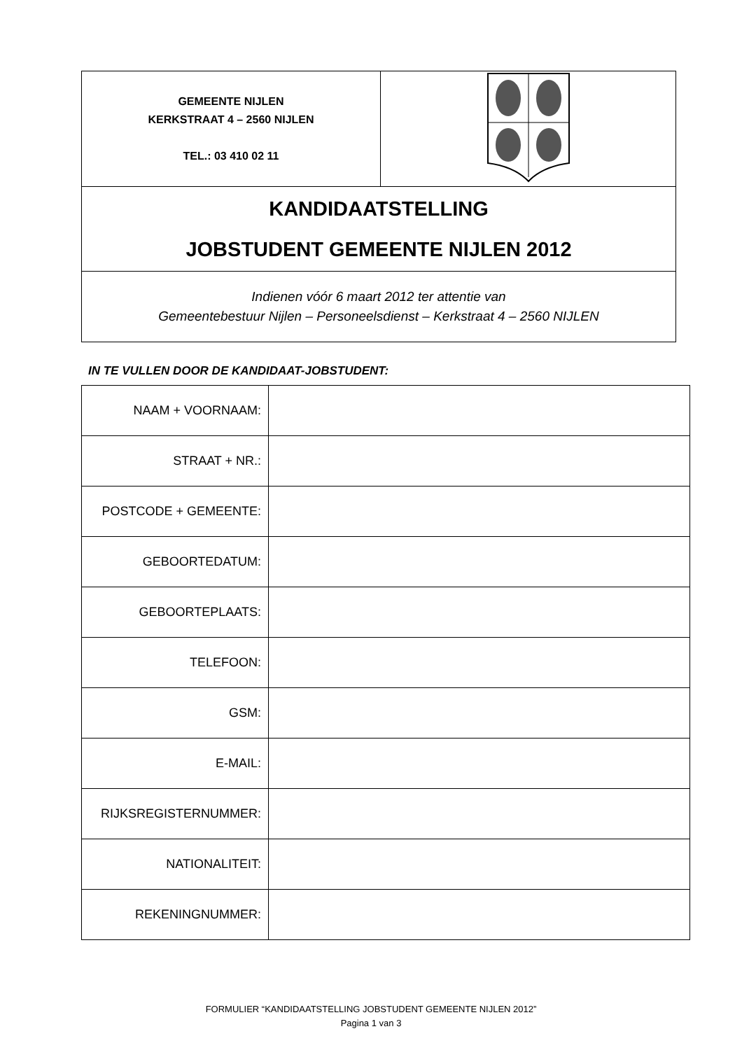| GEMEENTE NIJLEN KERKSTRAAT 4 – 2560 NIJLEN TEL.: 03 410 02 11 | |
| KANDIDAATSTELLING JOBSTUDENT GEMEENTE NIJLEN 2012 | |
| Indienen vóór 6 maart 2012 ter attentie van Gemeentebestuur Nijlen – Personeelsdienst – Kerkstraat 4 – 2560 NIJLEN | |
IN TE VULLEN DOOR DE KANDIDAAT-JOBSTUDENT:
| NAAM + VOORNAAM: | |
| STRAAT + NR.: | |
| POSTCODE + GEMEENTE: | |
| GEBOORTEDATUM: | |
| GEBOORTEPLAATS: | |
| TELEFOON: | |
| GSM: | |
| E-MAIL: | |
| RIJKSREGISTERNUMMER: | |
| NATIONALITEIT: | |
| REKENINGNUMMER: | |
FORMULIER “KANDIDAATSTELLING JOBSTUDENT GEMEENTE NIJLEN 2012”
Pagina 1 van 3